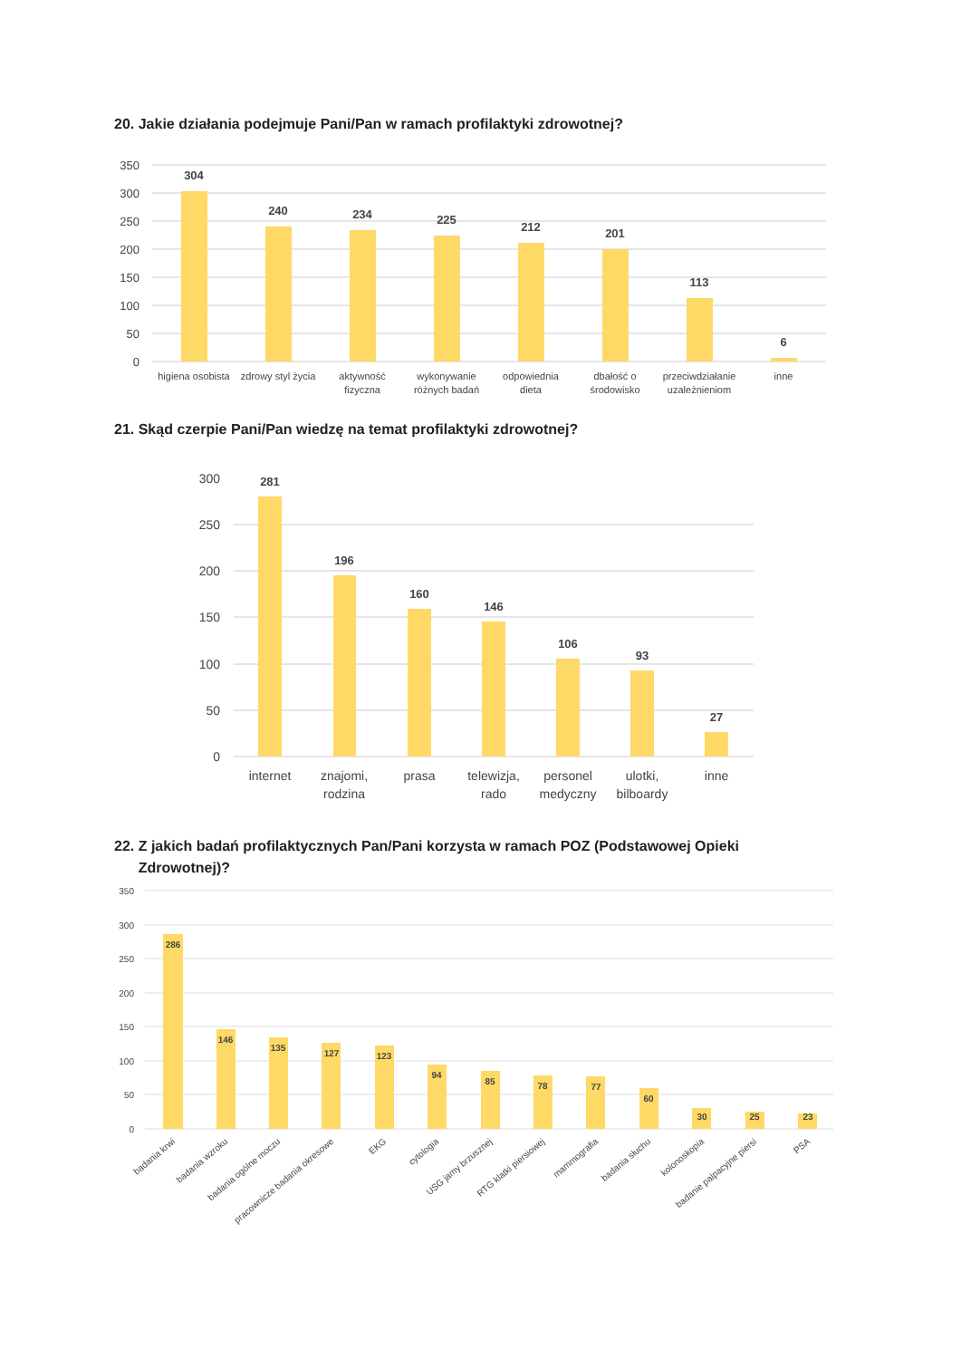20. Jakie działania podejmuje Pani/Pan w ramach profilaktyki zdrowotnej?
350
300
250
200
150
100
50
0
304
240
234
225
212
201
113
6
higiena osobista
zdrowy styl życia
aktywność
fizyczna
wykonywanie
różnych badań
odpowiednia
dieta
dbałość o
środowisko
przeciwdziałanie
uzależnieniom
inne
21. Skąd czerpie Pani/Pan wiedzę na temat profilaktyki zdrowotnej?
300
250
200
150
100
50
0
281
196
160
146
106
93
27
internet
znajomi,
rodzina
prasa
telewizja,
rado
personel
medyczny
ulotki,
bilboardy
inne
22. Z jakich badań profilaktycznych Pan/Pani korzysta w ramach POZ (Podstawowej Opieki
Zdrowotnej)?
350
300
250
200
150
100
50
0
286
146
135
127
123
94
85
78
77
60
30
25
23
badania krwi
badania wzroku
badania ogólne moczu
pracownicze badania okresowe
EKG
cytologia
USG jamy brzusznej
RTG klatki piersiowej
mammografia
badania słuchu
kolonoskopia
badanie palpacyjne piersi
PSA